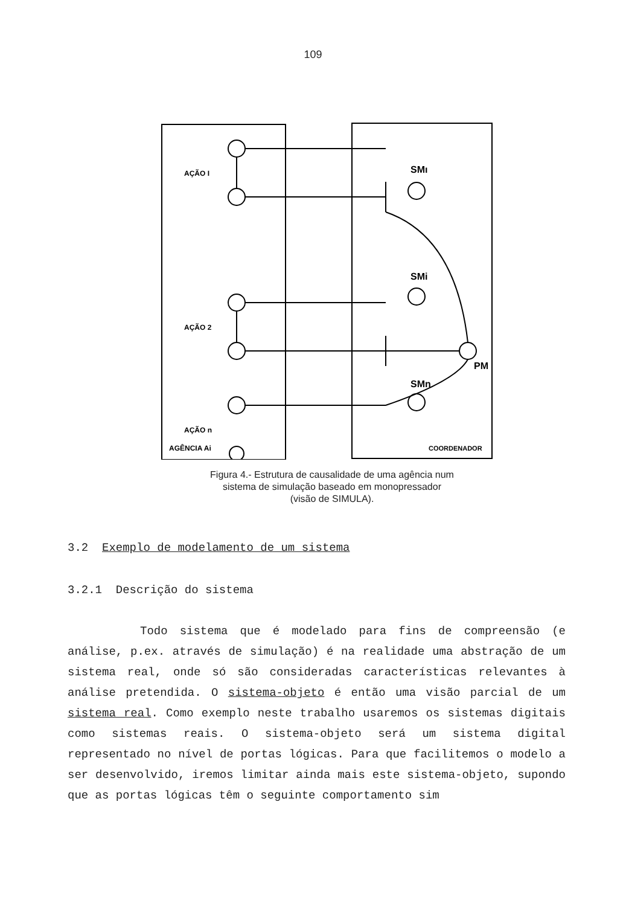109
AÇÃO I
AÇÃO 2
AÇÃO n
SMı
SMi
SMn
PM
AGÊNCIA Ai
COORDENADOR
Figura 4.- Estrutura de causalidade de uma agência num
sistema de simulação baseado em monopressador
(visão de SIMULA).
3.2 Exemplo de modelamento de um sistema
3.2.1 Descrição do sistema
Todo sistema que é modelado para fins de compreensão (e análise, p.ex. através de simulação) é na realidade uma abstração de um sistema real, onde só são consideradas características relevantes à análise pretendida. O sistema-objeto é então uma visão parcial de um sistema real. Como exemplo neste trabalho usaremos os sistemas digitais como sistemas reais. O sistema-objeto será um sistema digital representado no nível de portas lógicas. Para que facilitemos o modelo a ser desenvolvido, iremos limitar ainda mais este sistema-objeto, supondo que as portas lógicas têm o seguinte comportamento sim